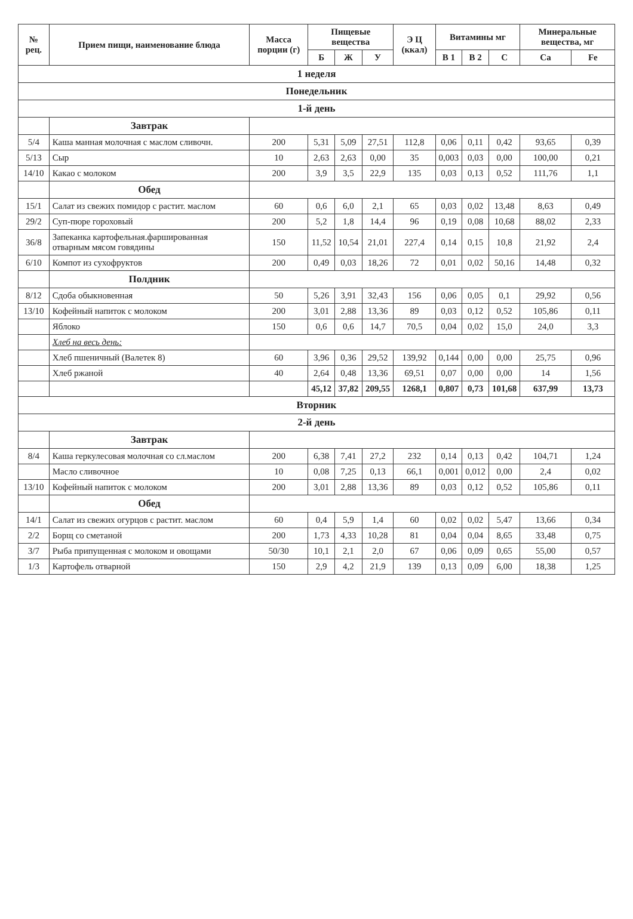| № рец. | Прием пищи, наименование блюда | Масса порции (г) | Пищевые вещества | | | Э Ц (ккал) | Витамины мг | | | Минеральные вещества, мг | |
| --- | --- | --- | --- | --- | --- | --- | --- | --- | --- | --- | --- |
| | | | Б | Ж | У | | B 1 | B 2 | C | Ca | Fe |
| 1 неделя | | | | | | | | | | | |
| Понедельник | | | | | | | | | | | |
| 1-й день | | | | | | | | | | | |
| | Завтрак | | | | | | | | | | |
| 5/4 | Каша манная молочная с маслом сливочн. | 200 | 5,31 | 5,09 | 27,51 | 112,8 | 0,06 | 0,11 | 0,42 | 93,65 | 0,39 |
| 5/13 | Сыр | 10 | 2,63 | 2,63 | 0,00 | 35 | 0,003 | 0,03 | 0,00 | 100,00 | 0,21 |
| 14/10 | Какао с молоком | 200 | 3,9 | 3,5 | 22,9 | 135 | 0,03 | 0,13 | 0,52 | 111,76 | 1,1 |
| | Обед | | | | | | | | | | |
| 15/1 | Салат из свежих помидор с растит. маслом | 60 | 0,6 | 6,0 | 2,1 | 65 | 0,03 | 0,02 | 13,48 | 8,63 | 0,49 |
| 29/2 | Суп-пюре гороховый | 200 | 5,2 | 1,8 | 14,4 | 96 | 0,19 | 0,08 | 10,68 | 88,02 | 2,33 |
| 36/8 | Запеканка картофельная.фаршированная отварным мясом говядины | 150 | 11,52 | 10,54 | 21,01 | 227,4 | 0,14 | 0,15 | 10,8 | 21,92 | 2,4 |
| 6/10 | Компот из сухофруктов | 200 | 0,49 | 0,03 | 18,26 | 72 | 0,01 | 0,02 | 50,16 | 14,48 | 0,32 |
| | Полдник | | | | | | | | | | |
| 8/12 | Сдоба обыкновенная | 50 | 5,26 | 3,91 | 32,43 | 156 | 0,06 | 0,05 | 0,1 | 29,92 | 0,56 |
| 13/10 | Кофейный напиток с молоком | 200 | 3,01 | 2,88 | 13,36 | 89 | 0,03 | 0,12 | 0,52 | 105,86 | 0,11 |
| | Яблоко | 150 | 0,6 | 0,6 | 14,7 | 70,5 | 0,04 | 0,02 | 15,0 | 24,0 | 3,3 |
| | Хлеб на весь день: | | | | | | | | | | |
| | Хлеб пшеничный (Валетек 8) | 60 | 3,96 | 0,36 | 29,52 | 139,92 | 0,144 | 0,00 | 0,00 | 25,75 | 0,96 |
| | Хлеб ржаной | 40 | 2,64 | 0,48 | 13,36 | 69,51 | 0,07 | 0,00 | 0,00 | 14 | 1,56 |
| | | | 45,12 | 37,82 | 209,55 | 1268,1 | 0,807 | 0,73 | 101,68 | 637,99 | 13,73 |
| Вторник | | | | | | | | | | | |
| 2-й день | | | | | | | | | | | |
| | Завтрак | | | | | | | | | | |
| 8/4 | Каша геркулесовая молочная со сл.маслом | 200 | 6,38 | 7,41 | 27,2 | 232 | 0,14 | 0,13 | 0,42 | 104,71 | 1,24 |
| | Масло сливочное | 10 | 0,08 | 7,25 | 0,13 | 66,1 | 0,001 | 0,012 | 0,00 | 2,4 | 0,02 |
| 13/10 | Кофейный напиток с молоком | 200 | 3,01 | 2,88 | 13,36 | 89 | 0,03 | 0,12 | 0,52 | 105,86 | 0,11 |
| | Обед | | | | | | | | | | |
| 14/1 | Салат из свежих огурцов с растит. маслом | 60 | 0,4 | 5,9 | 1,4 | 60 | 0,02 | 0,02 | 5,47 | 13,66 | 0,34 |
| 2/2 | Борщ со сметаной | 200 | 1,73 | 4,33 | 10,28 | 81 | 0,04 | 0,04 | 8,65 | 33,48 | 0,75 |
| 3/7 | Рыба припущенная с молоком и овощами | 50/30 | 10,1 | 2,1 | 2,0 | 67 | 0,06 | 0,09 | 0,65 | 55,00 | 0,57 |
| 1/3 | Картофель отварной | 150 | 2,9 | 4,2 | 21,9 | 139 | 0,13 | 0,09 | 6,00 | 18,38 | 1,25 |